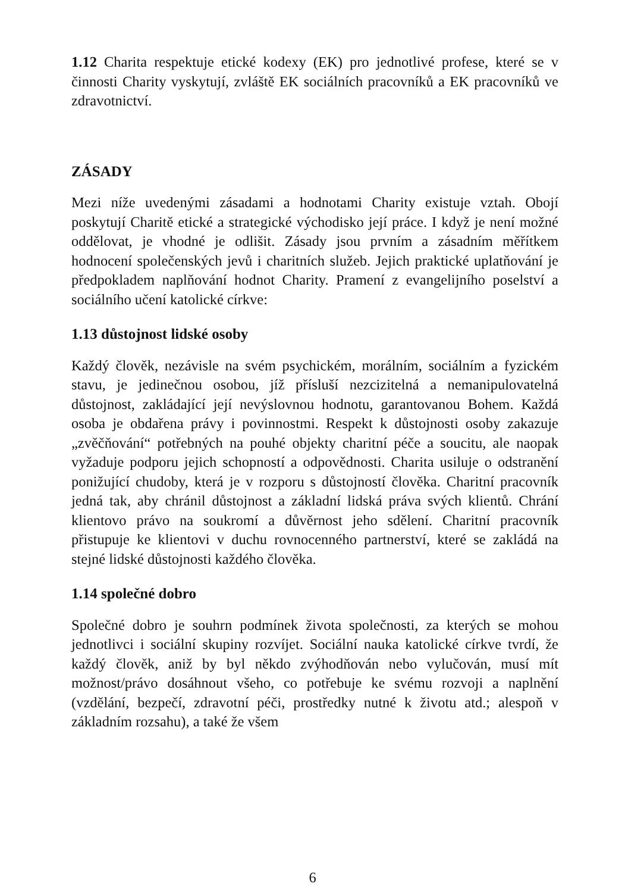1.12 Charita respektuje etické kodexy (EK) pro jednotlivé profese, které se v činnosti Charity vyskytují, zvláště EK sociálních pracovníků a EK pracovníků ve zdravotnictví.
ZÁSADY
Mezi níže uvedenými zásadami a hodnotami Charity existuje vztah. Obojí poskytují Charitě etické a strategické východisko její práce. I když je není možné oddělovat, je vhodné je odlišit. Zásady jsou prvním a zásadním měřítkem hodnocení společenských jevů i charitních služeb. Jejich praktické uplatňování je předpokladem naplňování hodnot Charity. Pramení z evangelijního poselství a sociálního učení katolické církve:
1.13 důstojnost lidské osoby
Každý člověk, nezávisle na svém psychickém, morálním, sociálním a fyzickém stavu, je jedinečnou osobou, jíž přísluší nezcizitelná a nemanipulovatelná důstojnost, zakládající její nevýslovnou hodnotu, garantovanou Bohem. Každá osoba je obdařena právy i povinnostmi. Respekt k důstojnosti osoby zakazuje „zvěčňování“ potřebných na pouhé objekty charitní péče a soucitu, ale naopak vyžaduje podporu jejich schopností a odpovědnosti. Charita usiluje o odstranění ponižující chudoby, která je v rozporu s důstojností člověka. Charitní pracovník jedná tak, aby chránil důstojnost a základní lidská práva svých klientů. Chrání klientovo právo na soukromí a důvěrnost jeho sdělení. Charitní pracovník přistupuje ke klientovi v duchu rovnocenného partnerství, které se zakládá na stejné lidské důstojnosti každého člověka.
1.14 společné dobro
Společné dobro je souhrn podmínek života společnosti, za kterých se mohou jednotlivci i sociální skupiny rozvíjet. Sociální nauka katolické církve tvrdí, že každý člověk, aniž by byl někdo zvýhodňován nebo vylučován, musí mít možnost/právo dosáhnout všeho, co potřebuje ke svému rozvoji a naplnění (vzdělání, bezpečí, zdravotní péči, prostředky nutné k životu atd.; alespoň v základním rozsahu), a také že všem
6